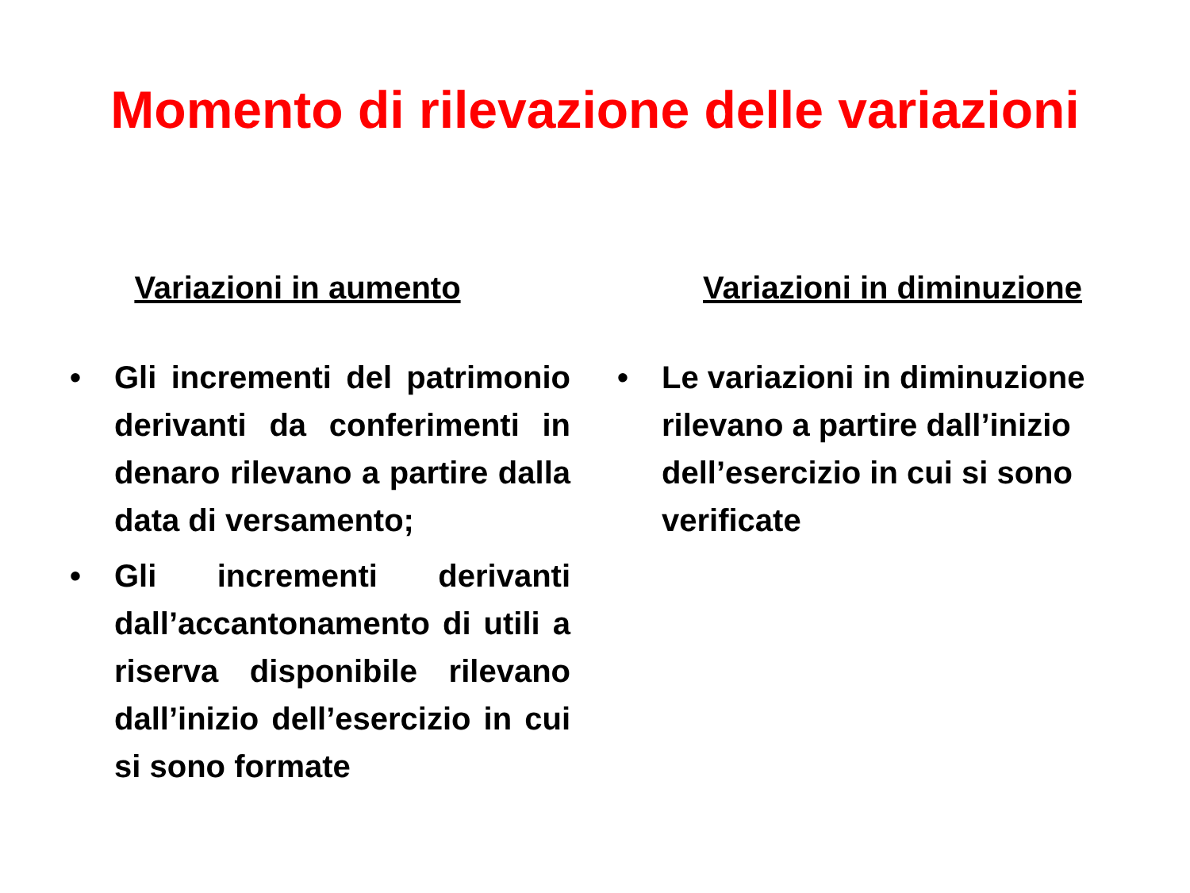Momento di rilevazione delle variazioni
Variazioni in aumento
• Gli incrementi del patrimonio derivanti da conferimenti in denaro rilevano a partire dalla data di versamento;
• Gli incrementi derivanti dall’accantonamento di utili a riserva disponibile rilevano dall’inizio dell’esercizio in cui si sono formate
Variazioni in diminuzione
• Le variazioni in diminuzione rilevano a partire dall’inizio dell’esercizio in cui si sono verificate